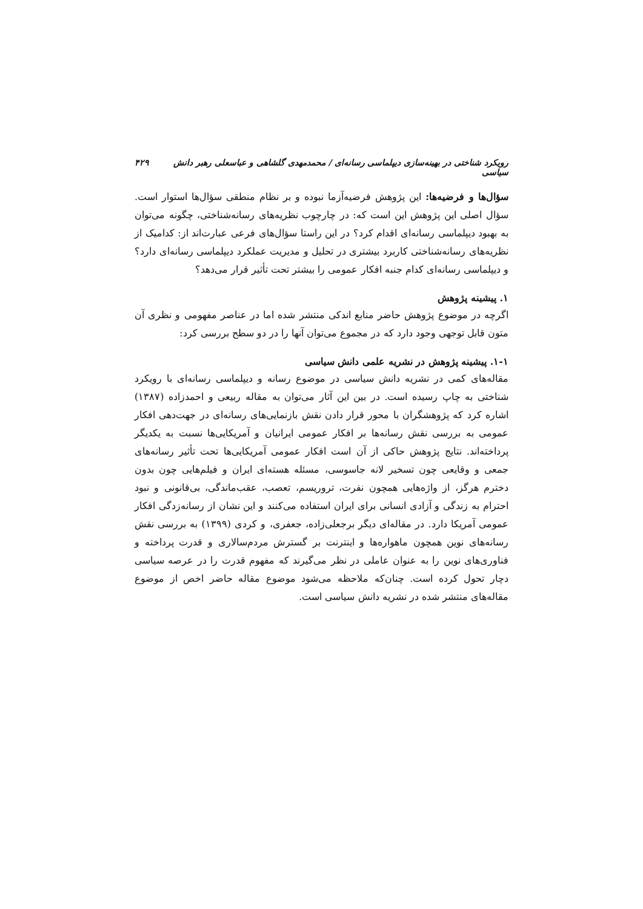رویکرد شناختی در بهینه‌سازی دیپلماسی رسانه‌ای / محمدمهدی گلشاهی و عباسعلی رهبر دانش سیاسی ۴۲۹
سؤال‌ها و فرضیه‌ها: این پژوهش فرضیه‌آزما نبوده و بر نظام منطقی سؤال‌ها استوار است. سؤال اصلی این پژوهش این است که: در چارچوب نظریه‌های رسانه‌شناختی، چگونه می‌توان به بهبود دیپلماسی رسانه‌ای اقدام کرد؟ در این راستا سؤال‌های فرعی عبارت‌اند از: کدامیک از نظریه‌های رسانه‌شناختی کاربرد بیشتری در تحلیل و مدیریت عملکرد دیپلماسی رسانه‌ای دارد؟ و دیپلماسی رسانه‌ای کدام جنبه افکار عمومی را بیشتر تحت تأثیر قرار می‌دهد؟
۱. پیشینه پژوهش
اگرچه در موضوع پژوهش حاضر منابع اندکی منتشر شده اما در عناصر مفهومی و نظری آن متون قابل توجهی وجود دارد که در مجموع می‌توان آنها را در دو سطح بررسی کرد:
۱-۱. پیشینه پژوهش در نشریه علمی دانش سیاسی
مقاله‌های کمی در نشریه دانش سیاسی در موضوع رسانه و دیپلماسی رسانه‌ای با رویکرد شناختی به چاپ رسیده است. در بین این آثار می‌توان به مقاله ربیعی و احمدزاده (۱۳۸۷) اشاره کرد که پژوهشگران با محور قرار دادن نقش بازنمایی‌های رسانه‌ای در جهت‌دهی افکار عمومی به بررسی نقش رسانه‌ها بر افکار عمومی ایرانیان و آمریکایی‌ها نسبت به یکدیگر پرداخته‌اند. نتایج پژوهش حاکی از آن است افکار عمومی آمریکایی‌ها تحت تأثیر رسانه‌های جمعی و وقایعی چون تسخیر لانه جاسوسی، مسئله هسته‌ای ایران و فیلم‌هایی چون بدون دخترم هرگز، از واژه‌هایی همچون نفرت، تروریسم، تعصب، عقب‌ماندگی، بی‌قانونی و نبود احترام به زندگی و آزادی انسانی برای ایران استفاده می‌کنند و این نشان از رسانه‌زدگی افکار عمومی آمریکا دارد. در مقاله‌ای دیگر برجعلی‌زاده، جعفری، و کردی (۱۳۹۹) به بررسی نقش رسانه‌های نوین همچون ماهواره‌ها و اینترنت بر گسترش مردم‌سالاری و قدرت پرداخته و فناوری‌های نوین را به عنوان عاملی در نظر می‌گیرند که مفهوم قدرت را در عرصه سیاسی دچار تحول کرده است. چنان‌که ملاحظه می‌شود موضوع مقاله حاضر اخص از موضوع مقاله‌های منتشر شده در نشریه دانش سیاسی است.